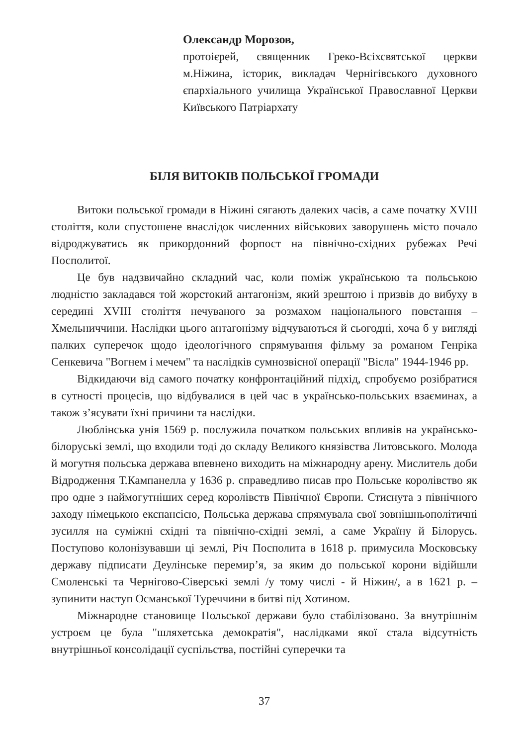Олександр Морозов,
протоієрей, священник Греко-Всіхсвятської церкви м.Ніжина, історик, викладач Чернігівського духовного єпархіального училища Української Православної Церкви Київського Патріархату
БІЛЯ ВИТОКІВ ПОЛЬСЬКОЇ ГРОМАДИ
Витоки польської громади в Ніжині сягають далеких часів, а саме початку XVIII століття, коли спустошене внаслідок численних військових заворушень місто почало відроджуватись як прикордонний форпост на північно-східних рубежах Речі Посполитої.
Це був надзвичайно складний час, коли поміж українською та польською людністю закладався той жорстокий антагонізм, який зрештою і призвів до вибуху в середині XVIII століття нечуваного за розмахом національного повстання – Хмельниччини. Наслідки цього антагонізму відчуваються й сьогодні, хоча б у вигляді палких суперечок щодо ідеологічного спрямування фільму за романом Генріка Сенкевича "Вогнем і мечем" та наслідків сумнозвісної операції "Вісла" 1944-1946 рр.
Відкидаючи від самого початку конфронтаційний підхід, спробуємо розібратися в сутності процесів, що відбувалися в цей час в українсько-польських взаєминах, а також з’ясувати їхні причини та наслідки.
Люблінська унія 1569 р. послужила початком польських впливів на українсько-білоруські землі, що входили тоді до складу Великого князівства Литовського. Молода й могутня польська держава впевнено виходить на міжнародну арену. Мислитель доби Відродження Т.Кампанелла у 1636 р. справедливо писав про Польське королівство як про одне з наймогутніших серед королівств Північної Європи. Стиснута з північного заходу німецькою експансією, Польська держава спрямувала свої зовнішньополітичні зусилля на суміжні східні та північно-східні землі, а саме Україну й Білорусь. Поступово колонізувавши ці землі, Річ Посполита в 1618 р. примусила Московську державу підписати Деулінське перемир’я, за яким до польської корони відійшли Смоленські та Чернігово-Сіверські землі /у тому числі - й Ніжин/, а в 1621 р. – зупинити наступ Османської Туреччини в битві під Хотином.
Міжнародне становище Польської держави було стабілізовано. За внутрішнім устроєм це була "шляхетська демократія", наслідками якої стала відсутність внутрішньої консолідації суспільства, постійні суперечки та
37